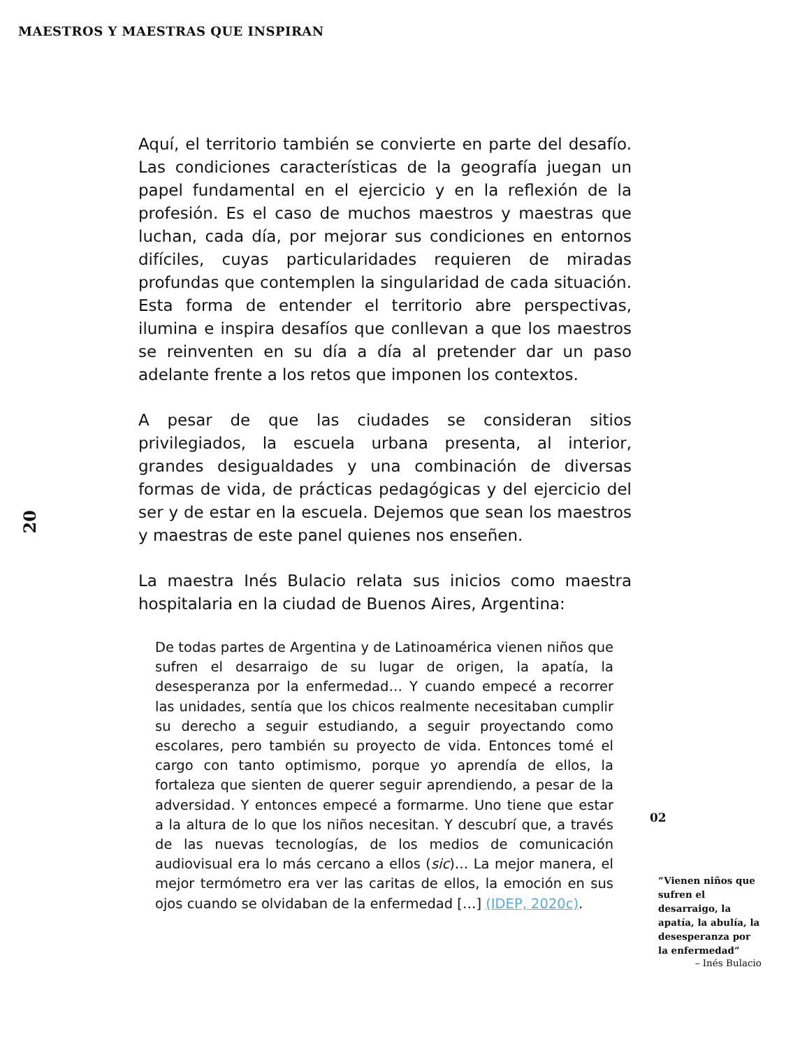MAESTROS Y MAESTRAS QUE INSPIRAN
20
Aquí, el territorio también se convierte en parte del desafío. Las condiciones características de la geografía juegan un papel fundamental en el ejercicio y en la reflexión de la profesión. Es el caso de muchos maestros y maestras que luchan, cada día, por mejorar sus condiciones en entornos difíciles, cuyas particularidades requieren de miradas profundas que contemplen la singularidad de cada situación. Esta forma de entender el territorio abre perspectivas, ilumina e inspira desafíos que conllevan a que los maestros se reinventen en su día a día al pretender dar un paso adelante frente a los retos que imponen los contextos.
A pesar de que las ciudades se consideran sitios privilegiados, la escuela urbana presenta, al interior, grandes desigualdades y una combinación de diversas formas de vida, de prácticas pedagógicas y del ejercicio del ser y de estar en la escuela. Dejemos que sean los maestros y maestras de este panel quienes nos enseñen.
La maestra Inés Bulacio relata sus inicios como maestra hospitalaria en la ciudad de Buenos Aires, Argentina:
De todas partes de Argentina y de Latinoamérica vienen niños que sufren el desarraigo de su lugar de origen, la apatía, la desesperanza por la enfermedad… Y cuando empecé a recorrer las unidades, sentía que los chicos realmente necesitaban cumplir su derecho a seguir estudiando, a seguir proyectando como escolares, pero también su proyecto de vida. Entonces tomé el cargo con tanto optimismo, porque yo aprendía de ellos, la fortaleza que sienten de querer seguir aprendiendo, a pesar de la adversidad. Y entonces empecé a formarme. Uno tiene que estar a la altura de lo que los niños necesitan. Y descubrí que, a través de las nuevas tecnologías, de los medios de comunicación audiovisual era lo más cercano a ellos (sic)… La mejor manera, el mejor termómetro era ver las caritas de ellos, la emoción en sus ojos cuando se olvidaban de la enfermedad […] (IDEP, 2020c).
02
“Vienen niños que sufren el desarraigo, la apatía, la abulía, la desesperanza por la enfermedad”
– Inés Bulacio